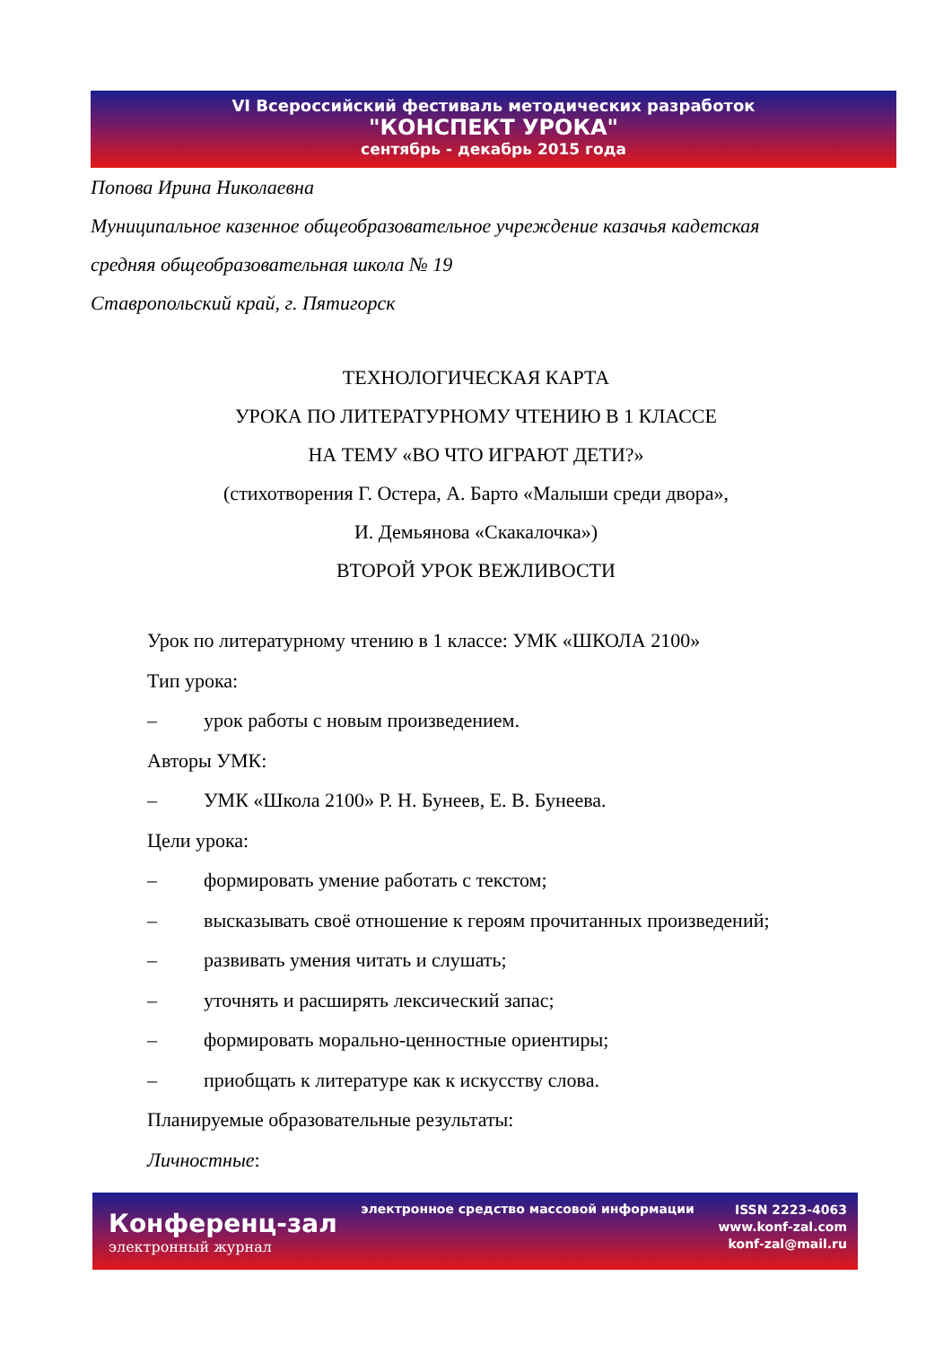VI Всероссийский фестиваль методических разработок
"КОНСПЕКТ УРОКА"
сентябрь - декабрь 2015 года
Попова Ирина Николаевна
Муниципальное казенное общеобразовательное учреждение казачья кадетская
средняя общеобразовательная школа № 19
Ставропольский край, г. Пятигорск
ТЕХНОЛОГИЧЕСКАЯ КАРТА
УРОКА ПО ЛИТЕРАТУРНОМУ ЧТЕНИЮ В 1 КЛАССЕ
НА ТЕМУ «ВО ЧТО ИГРАЮТ ДЕТИ?»
(стихотворения Г. Остера, А. Барто «Малыши среди двора»,
И. Демьянова «Скакалочка»)
ВТОРОЙ УРОК ВЕЖЛИВОСТИ
Урок по литературному чтению в 1 классе: УМК «ШКОЛА 2100»
Тип урока:
– урок работы с новым произведением.
Авторы УМК:
– УМК «Школа 2100» Р. Н. Бунеев, Е. В. Бунеева.
Цели урока:
– формировать умение работать с текстом;
– высказывать своё отношение к героям прочитанных произведений;
– развивать умения читать и слушать;
– уточнять и расширять лексический запас;
– формировать морально-ценностные ориентиры;
– приобщать к литературе как к искусству слова.
Планируемые образовательные результаты:
Личностные:
Конференц-зал
электронный журнал
электронное средство массовой информации
ISSN 2223-4063
www.konf-zal.com
konf-zal@mail.ru